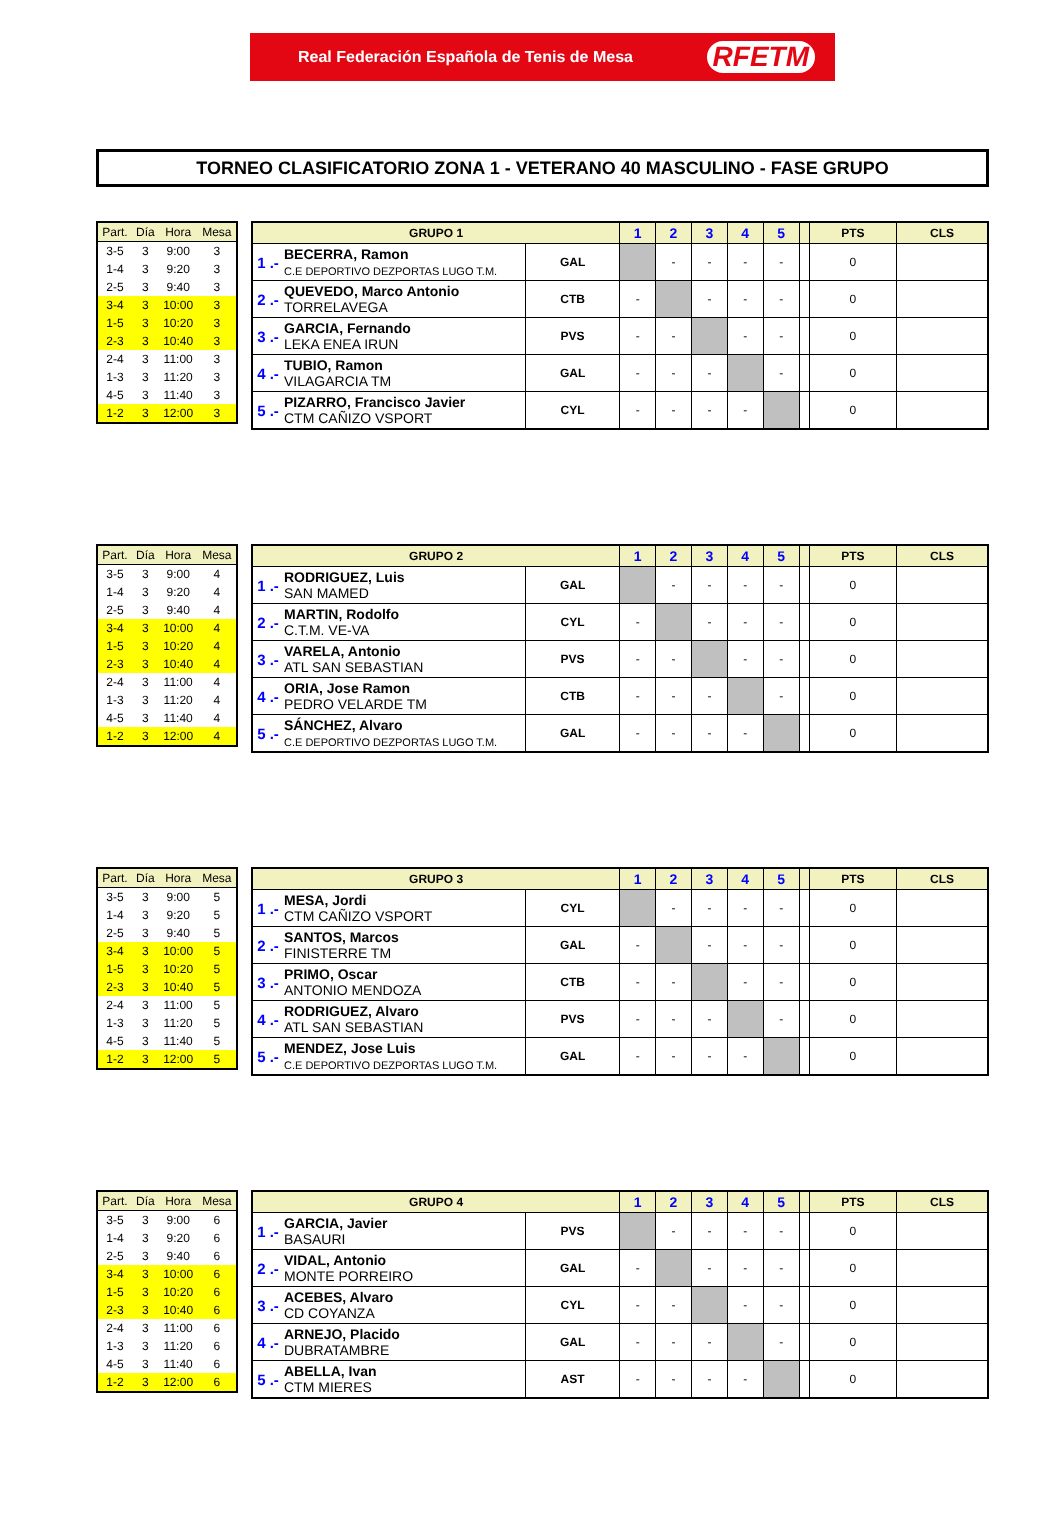Real Federación Española de Tenis de Mesa RFETM
TORNEO CLASIFICATORIO ZONA 1 - VETERANO 40 MASCULINO - FASE GRUPO
| Part. | Día | Hora | Mesa |
| --- | --- | --- | --- |
| 3-5 | 3 | 9:00 | 3 |
| 1-4 | 3 | 9:20 | 3 |
| 2-5 | 3 | 9:40 | 3 |
| 3-4 | 3 | 10:00 | 3 |
| 1-5 | 3 | 10:20 | 3 |
| 2-3 | 3 | 10:40 | 3 |
| 2-4 | 3 | 11:00 | 3 |
| 1-3 | 3 | 11:20 | 3 |
| 4-5 | 3 | 11:40 | 3 |
| 1-2 | 3 | 12:00 | 3 |
| GRUPO 1 | | | 1 | 2 | 3 | 4 | 5 | | PTS | CLS |
| --- | --- | --- | --- | --- | --- | --- | --- | --- | --- | --- |
| 1 .- | BECERRA, Ramon C.E DEPORTIVO DEZPORTAS LUGO T.M. | GAL | | - | - | - | - | | 0 | |
| 2 .- | QUEVEDO, Marco Antonio TORRELAVEGA | CTB | - | | - | - | - | | 0 | |
| 3 .- | GARCIA, Fernando LEKA ENEA IRUN | PVS | - | - | | - | - | | 0 | |
| 4 .- | TUBIO, Ramon VILAGARCIA TM | GAL | - | - | - | | - | | 0 | |
| 5 .- | PIZARRO, Francisco Javier CTM CAÑIZO VSPORT | CYL | - | - | - | - | | | 0 | |
| Part. | Día | Hora | Mesa |
| --- | --- | --- | --- |
| 3-5 | 3 | 9:00 | 4 |
| 1-4 | 3 | 9:20 | 4 |
| 2-5 | 3 | 9:40 | 4 |
| 3-4 | 3 | 10:00 | 4 |
| 1-5 | 3 | 10:20 | 4 |
| 2-3 | 3 | 10:40 | 4 |
| 2-4 | 3 | 11:00 | 4 |
| 1-3 | 3 | 11:20 | 4 |
| 4-5 | 3 | 11:40 | 4 |
| 1-2 | 3 | 12:00 | 4 |
| GRUPO 2 | | | 1 | 2 | 3 | 4 | 5 | | PTS | CLS |
| --- | --- | --- | --- | --- | --- | --- | --- | --- | --- | --- |
| 1 .- | RODRIGUEZ, Luis SAN MAMED | GAL | | - | - | - | - | | 0 | |
| 2 .- | MARTIN, Rodolfo C.T.M. VE-VA | CYL | - | | - | - | - | | 0 | |
| 3 .- | VARELA, Antonio ATL SAN SEBASTIAN | PVS | - | - | | - | - | | 0 | |
| 4 .- | ORIA, Jose Ramon PEDRO VELARDE TM | CTB | - | - | - | | - | | 0 | |
| 5 .- | SÁNCHEZ, Alvaro C.E DEPORTIVO DEZPORTAS LUGO T.M. | GAL | - | - | - | - | | | 0 | |
| Part. | Día | Hora | Mesa |
| --- | --- | --- | --- |
| 3-5 | 3 | 9:00 | 5 |
| 1-4 | 3 | 9:20 | 5 |
| 2-5 | 3 | 9:40 | 5 |
| 3-4 | 3 | 10:00 | 5 |
| 1-5 | 3 | 10:20 | 5 |
| 2-3 | 3 | 10:40 | 5 |
| 2-4 | 3 | 11:00 | 5 |
| 1-3 | 3 | 11:20 | 5 |
| 4-5 | 3 | 11:40 | 5 |
| 1-2 | 3 | 12:00 | 5 |
| GRUPO 3 | | | 1 | 2 | 3 | 4 | 5 | | PTS | CLS |
| --- | --- | --- | --- | --- | --- | --- | --- | --- | --- | --- |
| 1 .- | MESA, Jordi CTM CAÑIZO VSPORT | CYL | | - | - | - | - | | 0 | |
| 2 .- | SANTOS, Marcos FINISTERRE TM | GAL | - | | - | - | - | | 0 | |
| 3 .- | PRIMO, Oscar ANTONIO MENDOZA | CTB | - | - | | - | - | | 0 | |
| 4 .- | RODRIGUEZ, Alvaro ATL SAN SEBASTIAN | PVS | - | - | - | | - | | 0 | |
| 5 .- | MENDEZ, Jose Luis C.E DEPORTIVO DEZPORTAS LUGO T.M. | GAL | - | - | - | - | | | 0 | |
| Part. | Día | Hora | Mesa |
| --- | --- | --- | --- |
| 3-5 | 3 | 9:00 | 6 |
| 1-4 | 3 | 9:20 | 6 |
| 2-5 | 3 | 9:40 | 6 |
| 3-4 | 3 | 10:00 | 6 |
| 1-5 | 3 | 10:20 | 6 |
| 2-3 | 3 | 10:40 | 6 |
| 2-4 | 3 | 11:00 | 6 |
| 1-3 | 3 | 11:20 | 6 |
| 4-5 | 3 | 11:40 | 6 |
| 1-2 | 3 | 12:00 | 6 |
| GRUPO 4 | | | 1 | 2 | 3 | 4 | 5 | | PTS | CLS |
| --- | --- | --- | --- | --- | --- | --- | --- | --- | --- | --- |
| 1 .- | GARCIA, Javier BASAURI | PVS | | - | - | - | - | | 0 | |
| 2 .- | VIDAL, Antonio MONTE PORREIRO | GAL | - | | - | - | - | | 0 | |
| 3 .- | ACEBES, Alvaro CD COYANZA | CYL | - | - | | - | - | | 0 | |
| 4 .- | ARNEJO, Placido DUBRATAMBRE | GAL | - | - | - | | - | | 0 | |
| 5 .- | ABELLA, Ivan CTM MIERES | AST | - | - | - | - | | | 0 | |